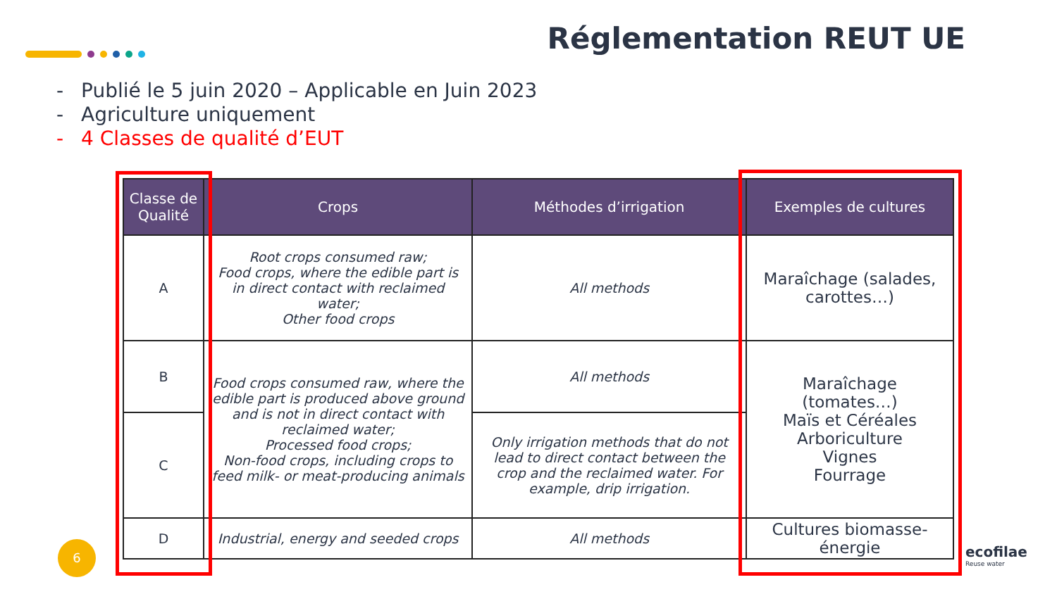Réglementation REUT UE
- Publié le 5 juin 2020 – Applicable en Juin 2023
- Agriculture uniquement
- 4 Classes de qualité d’EUT
| Classe de Qualité | Crops | Méthodes d’irrigation | Exemples de cultures |
| --- | --- | --- | --- |
| A | Root crops consumed raw; Food crops, where the edible part is in direct contact with reclaimed water; Other food crops | All methods | Maraîchage (salades, carottes…) |
| B | Food crops consumed raw, where the edible part is produced above ground and is not in direct contact with reclaimed water; Processed food crops; Non-food crops, including crops to feed milk- or meat-producing animals | All methods | Maraîchage (tomates…) Maïs et Céréales Arboriculture Vignes Fourrage |
| C | | Only irrigation methods that do not lead to direct contact between the crop and the reclaimed water. For example, drip irrigation. | |
| D | Industrial, energy and seeded crops | All methods | Cultures biomasse-énergie |
6 ecofilae
Reuse water